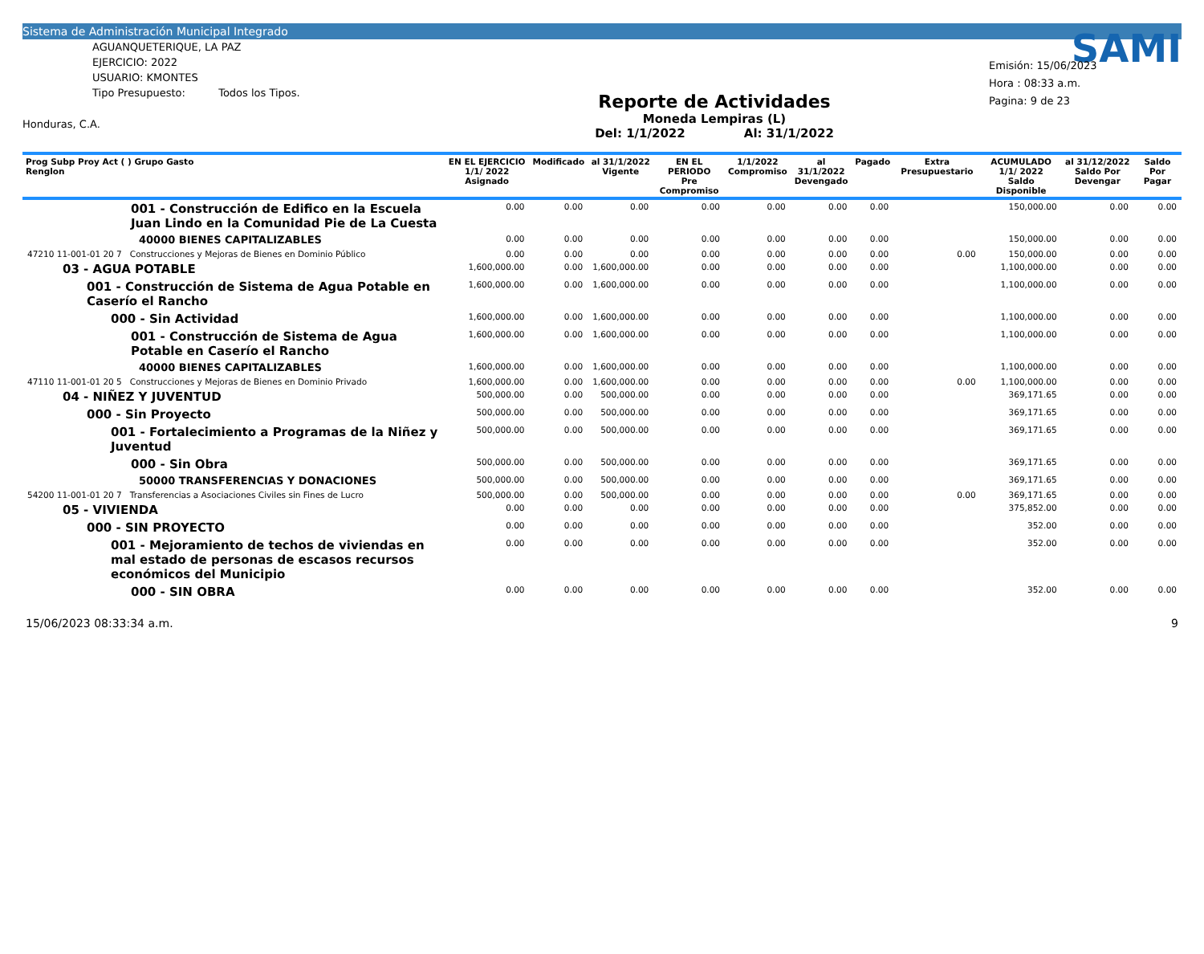Sistema de Administración Municipal Integrado
AGUANQUETERIQUE, LA PAZ
EJERCICIO: 2022
USUARIO: KMONTES
Tipo Presupuesto: Todos los Tipos.
Honduras, C.A.
Reporte de Actividades
Moneda Lempiras (L)
Del: 1/1/2022 Al: 31/1/2022
SAMI
Emisión: 15/06/2023
Hora : 08:33 a.m.
Pagina: 9 de 23
| Prog Subp Proy Act ( ) Grupo Gasto Renglon | EN EL EJERCICIO 1/1/ 2022 Asignado | Modificado | al 31/1/2022 Vigente | EN EL PERIODO Pre Compromiso | 1/1/2022 Compromiso | al 31/1/2022 Devengado | Pagado | Extra Presupuestario | ACUMULADO 1/1/ 2022 Saldo Disponible | al 31/12/2022 Saldo Por Devengar | Saldo Por Pagar |
| --- | --- | --- | --- | --- | --- | --- | --- | --- | --- | --- | --- |
| 001 - Construcción de Edifico en la Escuela Juan Lindo en la Comunidad Pie de La Cuesta | 0.00 | 0.00 | 0.00 | 0.00 | 0.00 | 0.00 | 0.00 | | 150,000.00 | 0.00 | 0.00 |
| 40000 BIENES CAPITALIZABLES | 0.00 | 0.00 | 0.00 | 0.00 | 0.00 | 0.00 | 0.00 | | 150,000.00 | 0.00 | 0.00 |
| 47210 11-001-01 20 7 Construcciones y Mejoras de Bienes en Dominio Público | 0.00 | 0.00 | 0.00 | 0.00 | 0.00 | 0.00 | 0.00 | 0.00 | 150,000.00 | 0.00 | 0.00 |
| 03 - AGUA POTABLE | 1,600,000.00 | 0.00 | 1,600,000.00 | 0.00 | 0.00 | 0.00 | 0.00 | | 1,100,000.00 | 0.00 | 0.00 |
| 001 - Construcción de Sistema de Agua Potable en Caserío el Rancho | 1,600,000.00 | 0.00 | 1,600,000.00 | 0.00 | 0.00 | 0.00 | 0.00 | | 1,100,000.00 | 0.00 | 0.00 |
| 000 - Sin Actividad | 1,600,000.00 | 0.00 | 1,600,000.00 | 0.00 | 0.00 | 0.00 | 0.00 | | 1,100,000.00 | 0.00 | 0.00 |
| 001 - Construcción de Sistema de Agua Potable en Caserío el Rancho | 1,600,000.00 | 0.00 | 1,600,000.00 | 0.00 | 0.00 | 0.00 | 0.00 | | 1,100,000.00 | 0.00 | 0.00 |
| 40000 BIENES CAPITALIZABLES | 1,600,000.00 | 0.00 | 1,600,000.00 | 0.00 | 0.00 | 0.00 | 0.00 | | 1,100,000.00 | 0.00 | 0.00 |
| 47110 11-001-01 20 5 Construcciones y Mejoras de Bienes en Dominio Privado | 1,600,000.00 | 0.00 | 1,600,000.00 | 0.00 | 0.00 | 0.00 | 0.00 | 0.00 | 1,100,000.00 | 0.00 | 0.00 |
| 04 - NIÑEZ Y JUVENTUD | 500,000.00 | 0.00 | 500,000.00 | 0.00 | 0.00 | 0.00 | 0.00 | | 369,171.65 | 0.00 | 0.00 |
| 000 - Sin Proyecto | 500,000.00 | 0.00 | 500,000.00 | 0.00 | 0.00 | 0.00 | 0.00 | | 369,171.65 | 0.00 | 0.00 |
| 001 - Fortalecimiento a Programas de la Niñez y Juventud | 500,000.00 | 0.00 | 500,000.00 | 0.00 | 0.00 | 0.00 | 0.00 | | 369,171.65 | 0.00 | 0.00 |
| 000 - Sin Obra | 500,000.00 | 0.00 | 500,000.00 | 0.00 | 0.00 | 0.00 | 0.00 | | 369,171.65 | 0.00 | 0.00 |
| 50000 TRANSFERENCIAS Y DONACIONES | 500,000.00 | 0.00 | 500,000.00 | 0.00 | 0.00 | 0.00 | 0.00 | | 369,171.65 | 0.00 | 0.00 |
| 54200 11-001-01 20 7 Transferencias a Asociaciones Civiles sin Fines de Lucro | 500,000.00 | 0.00 | 500,000.00 | 0.00 | 0.00 | 0.00 | 0.00 | 0.00 | 369,171.65 | 0.00 | 0.00 |
| 05 - VIVIENDA | 0.00 | 0.00 | 0.00 | 0.00 | 0.00 | 0.00 | 0.00 | | 375,852.00 | 0.00 | 0.00 |
| 000 - SIN PROYECTO | 0.00 | 0.00 | 0.00 | 0.00 | 0.00 | 0.00 | 0.00 | | 352.00 | 0.00 | 0.00 |
| 001 - Mejoramiento de techos de viviendas en mal estado de personas de escasos recursos económicos del Municipio | 0.00 | 0.00 | 0.00 | 0.00 | 0.00 | 0.00 | 0.00 | | 352.00 | 0.00 | 0.00 |
| 000 - SIN OBRA | 0.00 | 0.00 | 0.00 | 0.00 | 0.00 | 0.00 | 0.00 | | 352.00 | 0.00 | 0.00 |
15/06/2023 08:33:34 a.m. 9